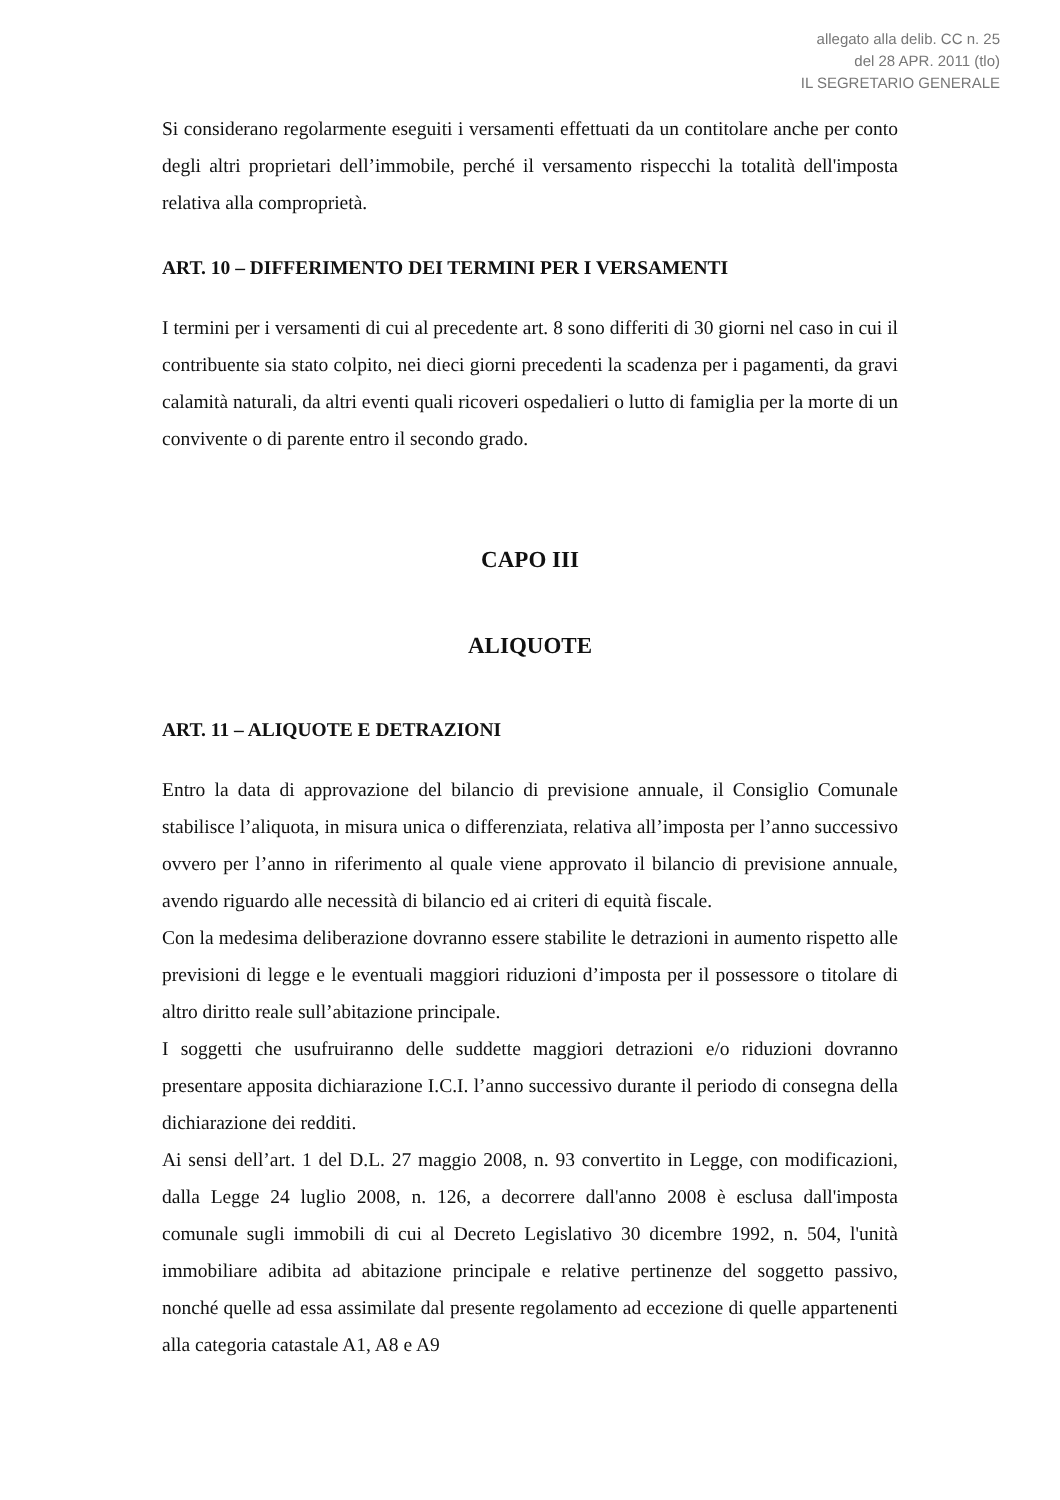allegato alla delib. CC n. 25
del 28 APR. 2011 (tlo)
IL SEGRETARIO GENERALE
Si considerano regolarmente eseguiti i versamenti effettuati da un contitolare anche per conto degli altri proprietari dell’immobile, perché il versamento rispecchi la totalità dell'imposta relativa alla comproprietà.
ART. 10 – DIFFERIMENTO DEI TERMINI PER I VERSAMENTI
I termini per i versamenti di cui al precedente art. 8 sono differiti di 30 giorni nel caso in cui il contribuente sia stato colpito, nei dieci giorni precedenti la scadenza per i pagamenti, da gravi calamità naturali, da altri eventi quali ricoveri ospedalieri o lutto di famiglia per la morte di un convivente o di parente entro il secondo grado.
CAPO III
ALIQUOTE
ART. 11 – ALIQUOTE E DETRAZIONI
Entro la data di approvazione del bilancio di previsione annuale, il Consiglio Comunale stabilisce l’aliquota, in misura unica o differenziata, relativa all’imposta per l’anno successivo ovvero per l’anno in riferimento al quale viene approvato il bilancio di previsione annuale, avendo riguardo alle necessità di bilancio ed ai criteri di equità fiscale.
Con la medesima deliberazione dovranno essere stabilite le detrazioni in aumento rispetto alle previsioni di legge e le eventuali maggiori riduzioni d’imposta per il possessore o titolare di altro diritto reale sull’abitazione principale.
I soggetti che usufruiranno delle suddette maggiori detrazioni e/o riduzioni dovranno presentare apposita dichiarazione I.C.I. l’anno successivo durante il periodo di consegna della dichiarazione dei redditi.
Ai sensi dell’art. 1 del D.L. 27 maggio 2008, n. 93 convertito in Legge, con modificazioni, dalla Legge 24 luglio 2008, n. 126, a decorrere dall'anno 2008 è esclusa dall'imposta comunale sugli immobili di cui al Decreto Legislativo 30 dicembre 1992, n. 504, l'unità immobiliare adibita ad abitazione principale e relative pertinenze del soggetto passivo, nonché quelle ad essa assimilate dal presente regolamento ad eccezione di quelle appartenenti alla categoria catastale A1, A8 e A9